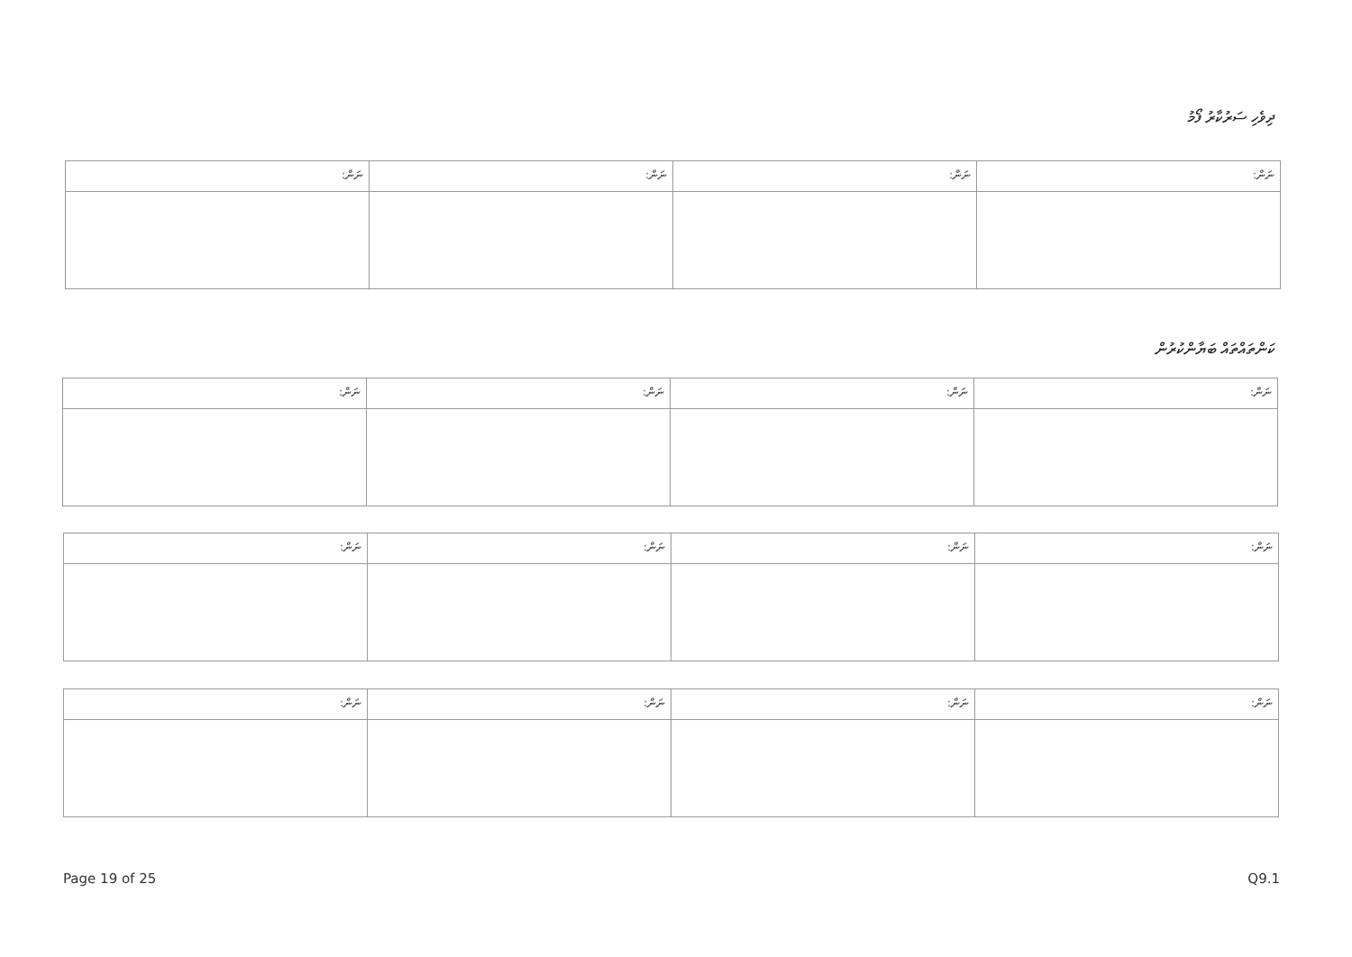ދިވެހި ސަރުކާރު ފޯމު
| ނަން: | ނަން: | ނަން: | ނަން: |
ކަންތައްތައް ބަޔާންކުރުން
| ނަން: | ނަން: | ނަން: | ނަން: |
| ނަން: | ނަން: | ނަން: | ނަން: |
| ނަން: | ނަން: | ނަން: | ނަން: |
Page 19 of 25 Q9.1